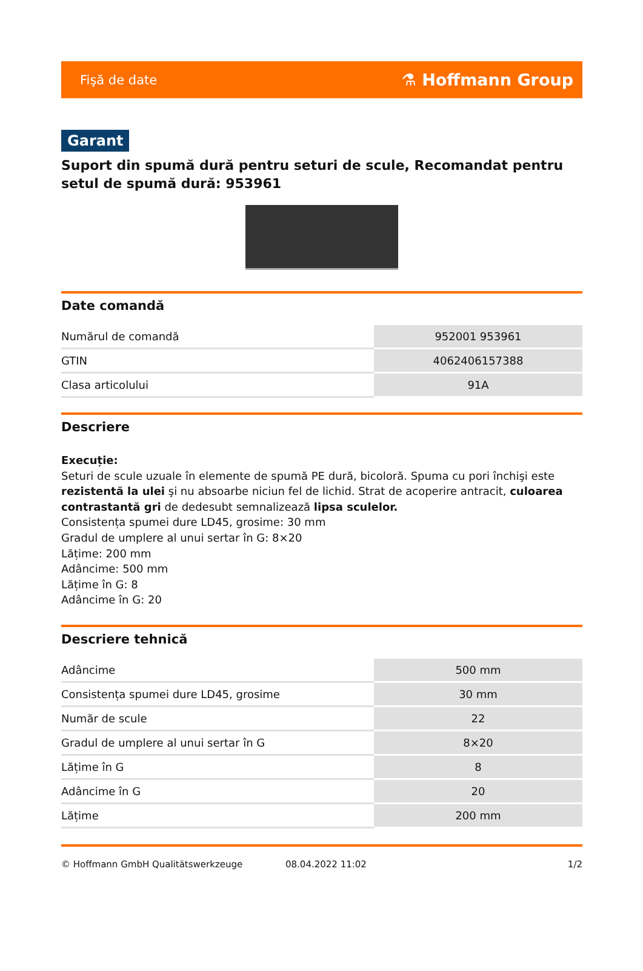Fişă de date ⚗ Hoffmann Group
Garant
Suport din spumă dură pentru seturi de scule, Recomandat pentru setul de spumă dură: 953961
Date comandă
| Numărul de comandă | 952001 953961 |
| GTIN | 4062406157388 |
| Clasa articolului | 91A |
Descriere
Execuție:
Seturi de scule uzuale în elemente de spumă PE dură, bicoloră. Spuma cu pori închişi este rezistentă la ulei şi nu absoarbe niciun fel de lichid. Strat de acoperire antracit, culoarea contrastantă gri de dedesubt semnalizează lipsa sculelor.
Consistența spumei dure LD45, grosime: 30 mm
Gradul de umplere al unui sertar în G: 8×20
Lățime: 200 mm
Adâncime: 500 mm
Lățime în G: 8
Adâncime în G: 20
Descriere tehnică
| Adâncime | 500 mm |
| Consistența spumei dure LD45, grosime | 30 mm |
| Număr de scule | 22 |
| Gradul de umplere al unui sertar în G | 8×20 |
| Lățime în G | 8 |
| Adâncime în G | 20 |
| Lățime | 200 mm |
© Hoffmann GmbH Qualitätswerkzeuge 08.04.2022 11:02 1/2